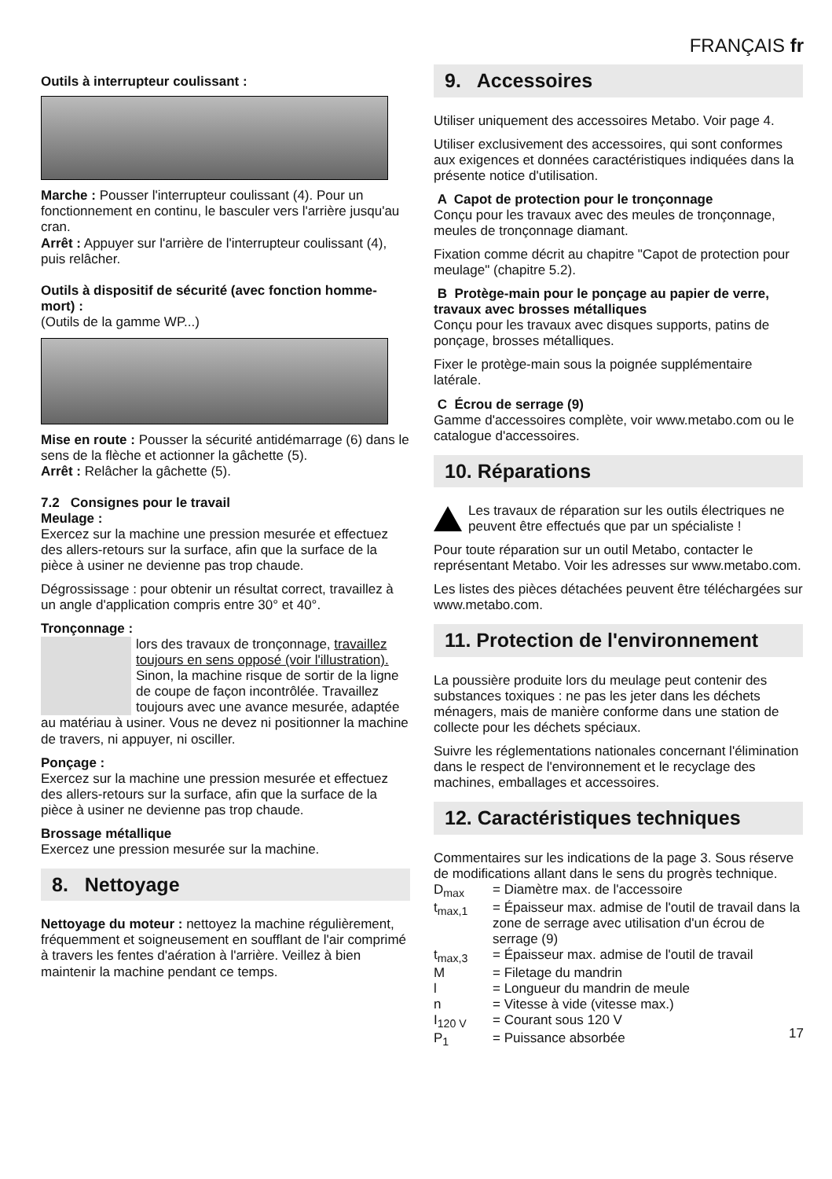FRANÇAIS fr
Outils à interrupteur coulissant :
Marche : Pousser l'interrupteur coulissant (4). Pour un fonctionnement en continu, le basculer vers l'arrière jusqu'au cran.
Arrêt : Appuyer sur l'arrière de l'interrupteur coulissant (4), puis relâcher.
Outils à dispositif de sécurité (avec fonction homme-mort) :
(Outils de la gamme WP...)
Mise en route : Pousser la sécurité antidémarrage (6) dans le sens de la flèche et actionner la gâchette (5).
Arrêt : Relâcher la gâchette (5).
7.2 Consignes pour le travail
Meulage :
Exercez sur la machine une pression mesurée et effectuez des allers-retours sur la surface, afin que la surface de la pièce à usiner ne devienne pas trop chaude.
Dégrossissage : pour obtenir un résultat correct, travaillez à un angle d'application compris entre 30° et 40°.
Tronçonnage :
lors des travaux de tronçonnage, travaillez toujours en sens opposé (voir l'illustration). Sinon, la machine risque de sortir de la ligne de coupe de façon incontrôlée. Travaillez toujours avec une avance mesurée, adaptée au matériau à usiner. Vous ne devez ni positionner la machine de travers, ni appuyer, ni osciller.
Ponçage :
Exercez sur la machine une pression mesurée et effectuez des allers-retours sur la surface, afin que la surface de la pièce à usiner ne devienne pas trop chaude.
Brossage métallique
Exercez une pression mesurée sur la machine.
8. Nettoyage
Nettoyage du moteur : nettoyez la machine régulièrement, fréquemment et soigneusement en soufflant de l'air comprimé à travers les fentes d'aération à l'arrière. Veillez à bien maintenir la machine pendant ce temps.
9. Accessoires
Utiliser uniquement des accessoires Metabo. Voir page 4.
Utiliser exclusivement des accessoires, qui sont conformes aux exigences et données caractéristiques indiquées dans la présente notice d'utilisation.
A Capot de protection pour le tronçonnage
Conçu pour les travaux avec des meules de tronçonnage, meules de tronçonnage diamant.
Fixation comme décrit au chapitre "Capot de protection pour meulage" (chapitre 5.2).
B Protège-main pour le ponçage au papier de verre, travaux avec brosses métalliques
Conçu pour les travaux avec disques supports, patins de ponçage, brosses métalliques.
Fixer le protège-main sous la poignée supplémentaire latérale.
C Écrou de serrage (9)
Gamme d'accessoires complète, voir www.metabo.com ou le catalogue d'accessoires.
10. Réparations
Les travaux de réparation sur les outils électriques ne peuvent être effectués que par un spécialiste !
Pour toute réparation sur un outil Metabo, contacter le représentant Metabo. Voir les adresses sur www.metabo.com.
Les listes des pièces détachées peuvent être téléchargées sur www.metabo.com.
11. Protection de l'environnement
La poussière produite lors du meulage peut contenir des substances toxiques : ne pas les jeter dans les déchets ménagers, mais de manière conforme dans une station de collecte pour les déchets spéciaux.
Suivre les réglementations nationales concernant l'élimination dans le respect de l'environnement et le recyclage des machines, emballages et accessoires.
12. Caractéristiques techniques
Commentaires sur les indications de la page 3. Sous réserve de modifications allant dans le sens du progrès technique.
D<sub>max</sub> = Diamètre max. de l'accessoire
t<sub>max,1</sub> = Épaisseur max. admise de l'outil de travail dans la zone de serrage avec utilisation d'un écrou de serrage (9)
t<sub>max,3</sub> = Épaisseur max. admise de l'outil de travail
M = Filetage du mandrin
l = Longueur du mandrin de meule
n = Vitesse à vide (vitesse max.)
I<sub>120 V</sub> = Courant sous 120 V
P<sub>1</sub> = Puissance absorbée
17